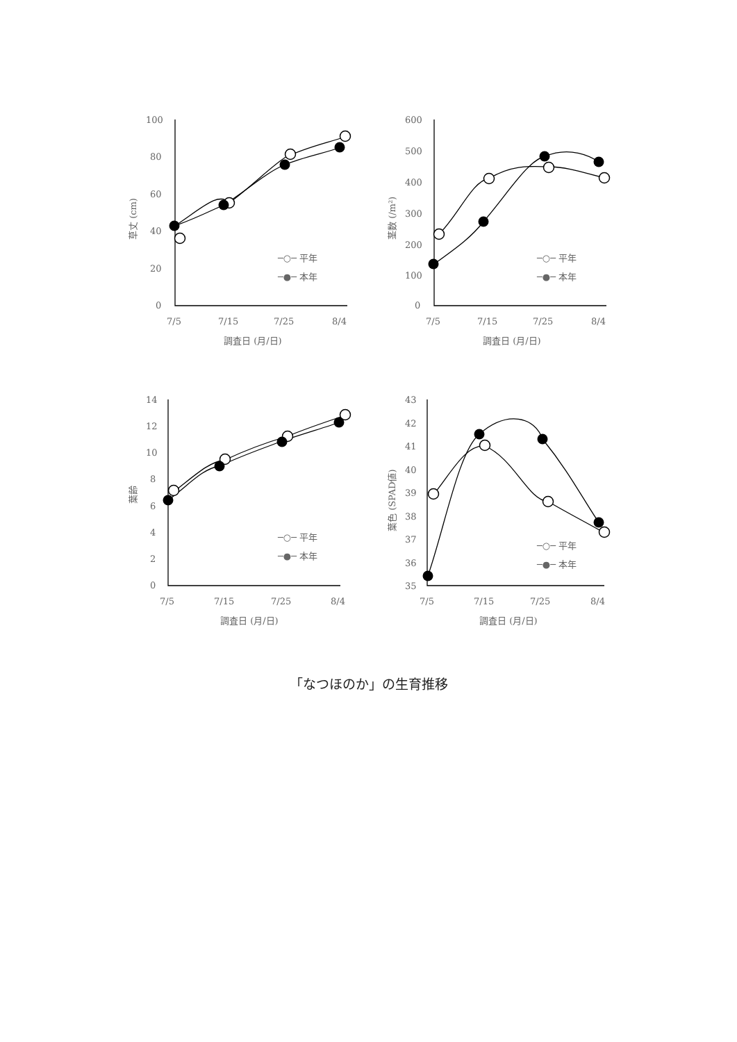100
80
60
40
20
0
7/5
7/15
7/25
8/4
調査日 (月/日)
草丈 (cm)
─○─ 平年
─●─ 本年
600
500
400
300
200
100
0
7/5
7/15
7/25
8/4
調査日 (月/日)
茎数 (/m²)
─○─ 平年
─●─ 本年
14
12
10
8
6
4
2
0
7/5
7/15
7/25
8/4
調査日 (月/日)
葉齢
─○─ 平年
─●─ 本年
43
42
41
40
39
38
37
36
35
7/5
7/15
7/25
8/4
調査日 (月/日)
葉色 (SPAD値)
─○─ 平年
─●─ 本年
「なつほのか」の生育推移